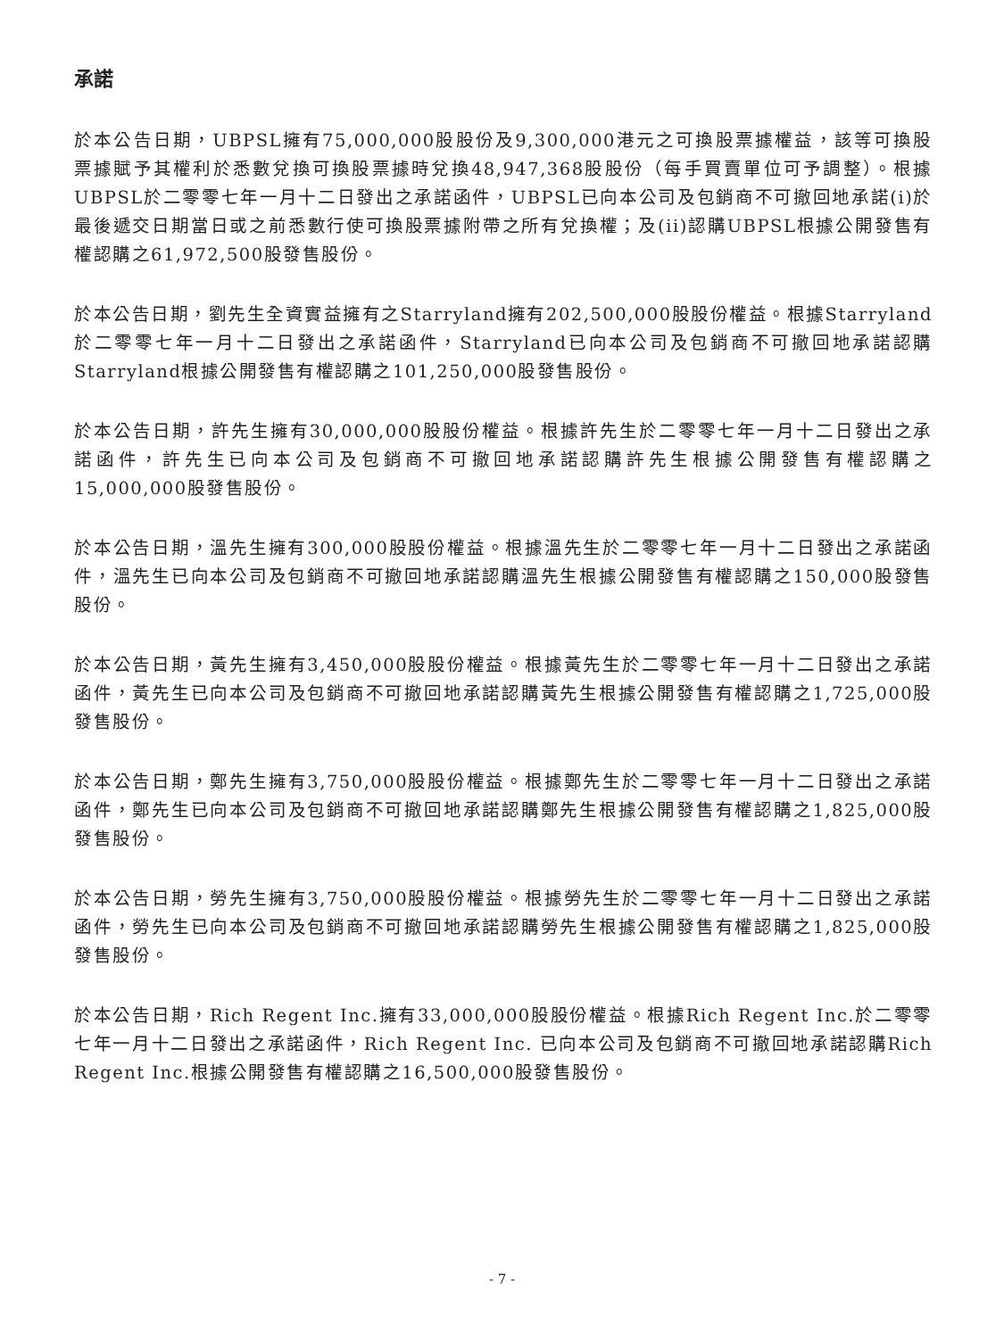承諾
於本公告日期，UBPSL擁有75,000,000股股份及9,300,000港元之可換股票據權益，該等可換股票據賦予其權利於悉數兌換可換股票據時兌換48,947,368股股份（每手買賣單位可予調整）。根據UBPSL於二零零七年一月十二日發出之承諾函件，UBPSL已向本公司及包銷商不可撤回地承諾(i)於最後遞交日期當日或之前悉數行使可換股票據附帶之所有兌換權；及(ii)認購UBPSL根據公開發售有權認購之61,972,500股發售股份。
於本公告日期，劉先生全資實益擁有之Starryland擁有202,500,000股股份權益。根據Starryland於二零零七年一月十二日發出之承諾函件，Starryland已向本公司及包銷商不可撤回地承諾認購Starryland根據公開發售有權認購之101,250,000股發售股份。
於本公告日期，許先生擁有30,000,000股股份權益。根據許先生於二零零七年一月十二日發出之承諾函件，許先生已向本公司及包銷商不可撤回地承諾認購許先生根據公開發售有權認購之15,000,000股發售股份。
於本公告日期，溫先生擁有300,000股股份權益。根據溫先生於二零零七年一月十二日發出之承諾函件，溫先生已向本公司及包銷商不可撤回地承諾認購溫先生根據公開發售有權認購之150,000股發售股份。
於本公告日期，黃先生擁有3,450,000股股份權益。根據黃先生於二零零七年一月十二日發出之承諾函件，黃先生已向本公司及包銷商不可撤回地承諾認購黃先生根據公開發售有權認購之1,725,000股發售股份。
於本公告日期，鄭先生擁有3,750,000股股份權益。根據鄭先生於二零零七年一月十二日發出之承諾函件，鄭先生已向本公司及包銷商不可撤回地承諾認購鄭先生根據公開發售有權認購之1,825,000股發售股份。
於本公告日期，勞先生擁有3,750,000股股份權益。根據勞先生於二零零七年一月十二日發出之承諾函件，勞先生已向本公司及包銷商不可撤回地承諾認購勞先生根據公開發售有權認購之1,825,000股發售股份。
於本公告日期，Rich Regent Inc.擁有33,000,000股股份權益。根據Rich Regent Inc.於二零零七年一月十二日發出之承諾函件，Rich Regent Inc. 已向本公司及包銷商不可撤回地承諾認購Rich Regent Inc.根據公開發售有權認購之16,500,000股發售股份。
- 7 -